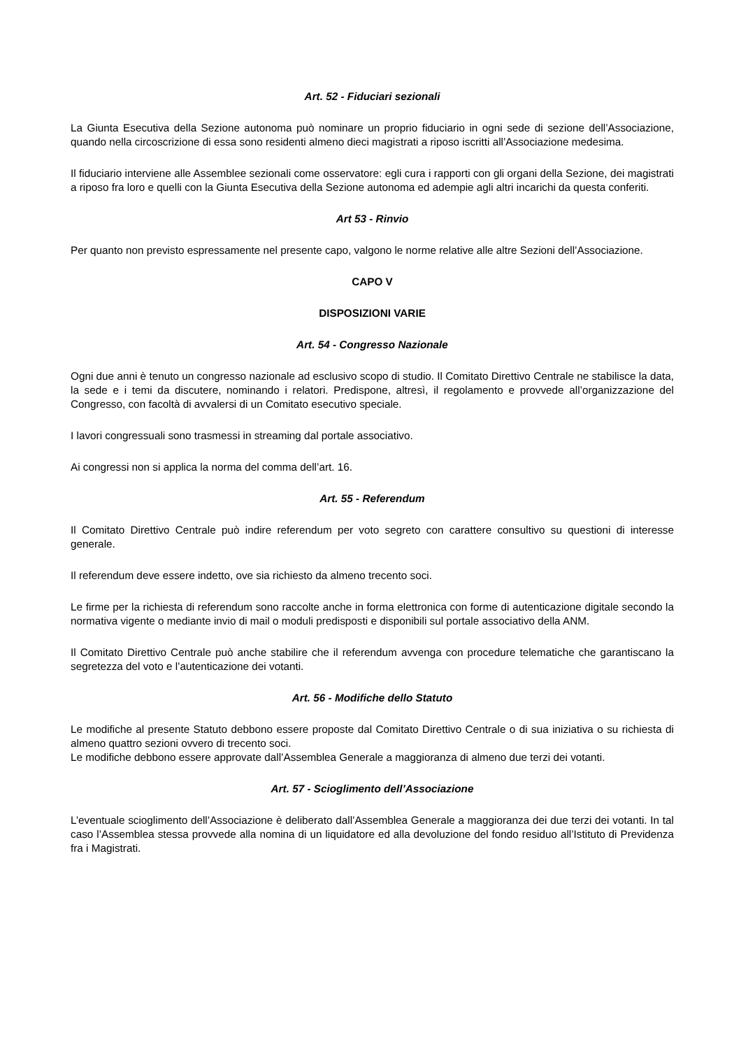Art. 52 - Fiduciari sezionali
La Giunta Esecutiva della Sezione autonoma può nominare un proprio fiduciario in ogni sede di sezione dell’Associazione, quando nella circoscrizione di essa sono residenti almeno dieci magistrati a riposo iscritti all’Associazione medesima.
Il fiduciario interviene alle Assemblee sezionali come osservatore: egli cura i rapporti con gli organi della Sezione, dei magistrati a riposo fra loro e quelli con la Giunta Esecutiva della Sezione autonoma ed adempie agli altri incarichi da questa conferiti.
Art 53 - Rinvio
Per quanto non previsto espressamente nel presente capo, valgono le norme relative alle altre Sezioni dell’Associazione.
CAPO V
DISPOSIZIONI VARIE
Art. 54 - Congresso Nazionale
Ogni due anni è tenuto un congresso nazionale ad esclusivo scopo di studio. Il Comitato Direttivo Centrale ne stabilisce la data, la sede e i temi da discutere, nominando i relatori. Predispone, altresì, il regolamento e provvede all’organizzazione del Congresso, con facoltà di avvalersi di un Comitato esecutivo speciale.
I lavori congressuali sono trasmessi in streaming dal portale associativo.
Ai congressi non si applica la norma del comma dell’art. 16.
Art. 55 - Referendum
Il Comitato Direttivo Centrale può indire referendum per voto segreto con carattere consultivo su questioni di interesse generale.
Il referendum deve essere indetto, ove sia richiesto da almeno trecento soci.
Le firme per la richiesta di referendum sono raccolte anche in forma elettronica con forme di autenticazione digitale secondo la normativa vigente o mediante invio di mail o moduli predisposti e disponibili sul portale associativo della ANM.
Il Comitato Direttivo Centrale può anche stabilire che il referendum avvenga con procedure telematiche che garantiscano la segretezza del voto e l’autenticazione dei votanti.
Art. 56 - Modifiche dello Statuto
Le modifiche al presente Statuto debbono essere proposte dal Comitato Direttivo Centrale o di sua iniziativa o su richiesta di almeno quattro sezioni ovvero di trecento soci.
Le modifiche debbono essere approvate dall’Assemblea Generale a maggioranza di almeno due terzi dei votanti.
Art. 57 - Scioglimento dell’Associazione
L’eventuale scioglimento dell’Associazione è deliberato dall’Assemblea Generale a maggioranza dei due terzi dei votanti. In tal caso l’Assemblea stessa provvede alla nomina di un liquidatore ed alla devoluzione del fondo residuo all’Istituto di Previdenza fra i Magistrati.